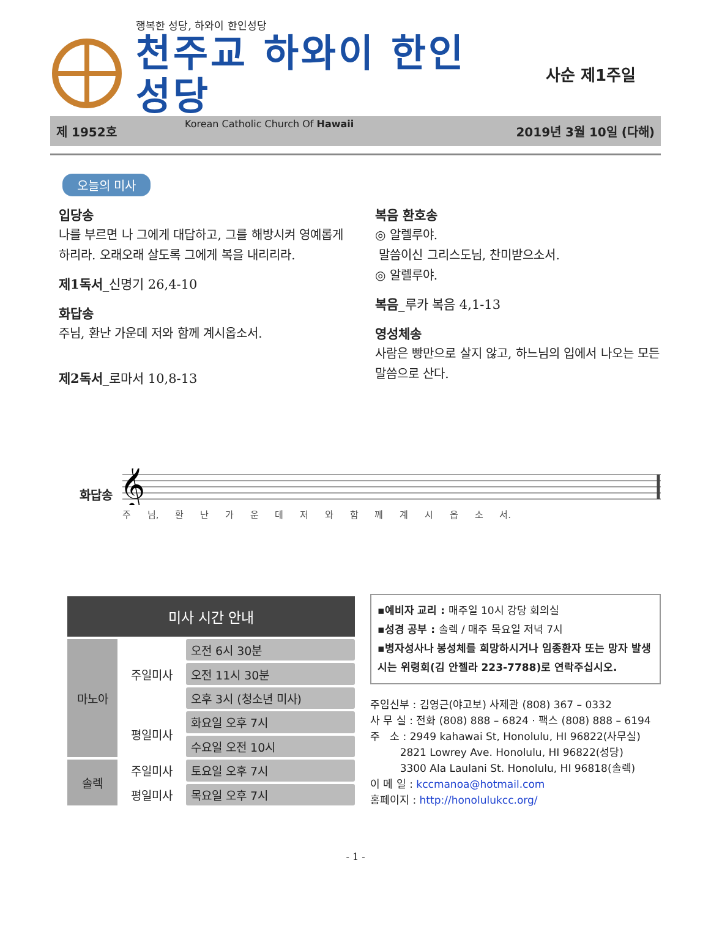행복한 성당, 하와이 한인성당
천주교 하와이 한인성당
Korean Catholic Church Of Hawaii
사순 제1주일
제 1952호 2019년 3월 10일 (다해)
오늘의 미사
입당송
나를 부르면 나 그에게 대답하고, 그를 해방시켜 영예롭게 하리라. 오래오래 살도록 그에게 복을 내리리라.
제1독서_신명기 26,4-10
화답송
주님, 환난 가운데 저와 함께 계시옵소서.
제2독서_로마서 10,8-13
복음 환호송
◎ 알렐루야.
말씀이신 그리스도님, 찬미받으소서.
◎ 알렐루야.
복음_루카 복음 4,1-13
영성체송
사람은 빵만으로 살지 않고, 하느님의 입에서 나오는 모든 말씀으로 산다.
화답송
𝄞
주 님, 환 난 가 운 데 저 와 함 께 계 시 옵 소 서.
| 미사 시간 안내 | | |
| --- | --- | --- |
| 마노아 | 주일미사 | 오전 6시 30분 |
| | | 오전 11시 30분 |
| | | 오후 3시 (청소년 미사) |
| | 평일미사 | 화요일 오후 7시 |
| | | 수요일 오전 10시 |
| 솔렉 | 주일미사 | 토요일 오후 7시 |
| | 평일미사 | 목요일 오후 7시 |
▪예비자 교리 : 매주일 10시 강당 회의실
▪성경 공부 : 솔렉 / 매주 목요일 저녁 7시
▪병자성사나 봉성체를 희망하시거나 임종환자 또는 망자 발생시는 위령회(김 안젤라 223-7788)로 연락주십시오.
주임신부 : 김영근(야고보) 사제관 (808) 367 – 0332
사 무 실 : 전화 (808) 888 – 6824 · 팩스 (808) 888 – 6194
주 소 : 2949 kahawai St, Honolulu, HI 96822(사무실)
2821 Lowrey Ave. Honolulu, HI 96822(성당)
3300 Ala Laulani St. Honolulu, HI 96818(솔렉)
이 메 일 : kccmanoa@hotmail.com
홈페이지 : http://honolulukcc.org/
- 1 -